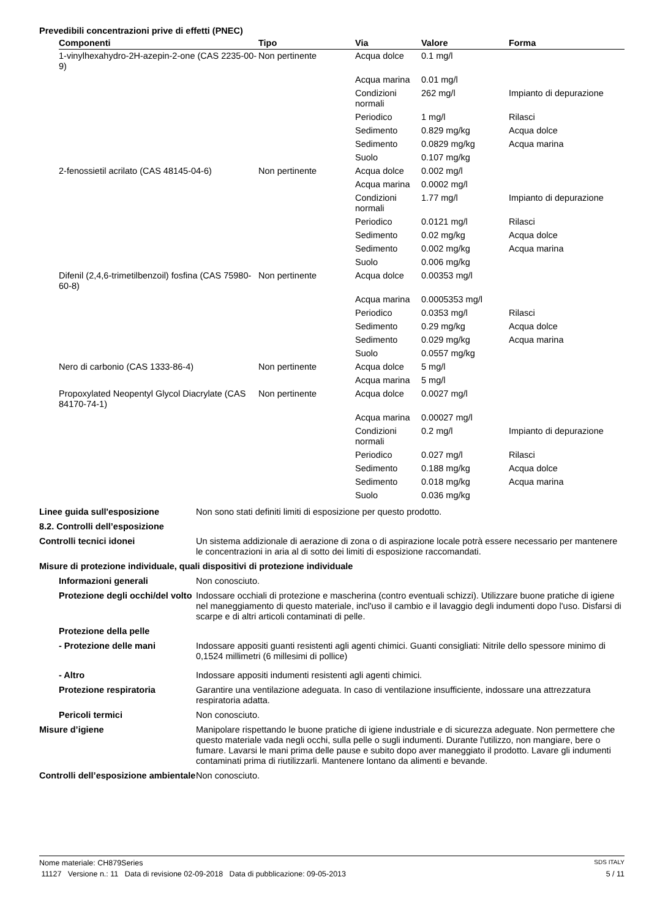Prevedibili concentrazioni prive di effetti (PNEC)
| Componenti | Tipo | Via | Valore | Forma |
| --- | --- | --- | --- | --- |
| 1-vinylhexahydro-2H-azepin-2-one (CAS 2235-00-9) | Non pertinente | Acqua dolce | 0.1 mg/l | |
| | | Acqua marina | 0.01 mg/l | |
| | | Condizioni normali | 262 mg/l | Impianto di depurazione |
| | | Periodico | 1 mg/l | Rilasci |
| | | Sedimento | 0.829 mg/kg | Acqua dolce |
| | | Sedimento | 0.0829 mg/kg | Acqua marina |
| | | Suolo | 0.107 mg/kg | |
| 2-fenossietil acrilato (CAS 48145-04-6) | Non pertinente | Acqua dolce | 0.002 mg/l | |
| | | Acqua marina | 0.0002 mg/l | |
| | | Condizioni normali | 1.77 mg/l | Impianto di depurazione |
| | | Periodico | 0.0121 mg/l | Rilasci |
| | | Sedimento | 0.02 mg/kg | Acqua dolce |
| | | Sedimento | 0.002 mg/kg | Acqua marina |
| | | Suolo | 0.006 mg/kg | |
| Difenil (2,4,6-trimetilbenzoil) fosfina (CAS 75980-60-8) | Non pertinente | Acqua dolce | 0.00353 mg/l | |
| | | Acqua marina | 0.0005353 mg/l | |
| | | Periodico | 0.0353 mg/l | Rilasci |
| | | Sedimento | 0.29 mg/kg | Acqua dolce |
| | | Sedimento | 0.029 mg/kg | Acqua marina |
| | | Suolo | 0.0557 mg/kg | |
| Nero di carbonio (CAS 1333-86-4) | Non pertinente | Acqua dolce | 5 mg/l | |
| | | Acqua marina | 5 mg/l | |
| Propoxylated Neopentyl Glycol Diacrylate (CAS 84170-74-1) | Non pertinente | Acqua dolce | 0.0027 mg/l | |
| | | Acqua marina | 0.00027 mg/l | |
| | | Condizioni normali | 0.2 mg/l | Impianto di depurazione |
| | | Periodico | 0.027 mg/l | Rilasci |
| | | Sedimento | 0.188 mg/kg | Acqua dolce |
| | | Sedimento | 0.018 mg/kg | Acqua marina |
| | | Suolo | 0.036 mg/kg | |
Linee guida sull'esposizione Non sono stati definiti limiti di esposizione per questo prodotto.
8.2. Controlli dell’esposizione
Controlli tecnici idonei Un sistema addizionale di aerazione di zona o di aspirazione locale potrà essere necessario per mantenere le concentrazioni in aria al di sotto dei limiti di esposizione raccomandati.
Misure di protezione individuale, quali dispositivi di protezione individuale
Informazioni generali Non conosciuto.
Protezione degli occhi/del volto
Indossare occhiali di protezione e mascherina (contro eventuali schizzi). Utilizzare buone pratiche di igiene nel maneggiamento di questo materiale, incl'uso il cambio e il lavaggio degli indumenti dopo l'uso. Disfarsi di scarpe e di altri articoli contaminati di pelle.
Protezione della pelle
- Protezione delle mani Indossare appositi guanti resistenti agli agenti chimici. Guanti consigliati: Nitrile dello spessore minimo di 0,1524 millimetri (6 millesimi di pollice)
- Altro Indossare appositi indumenti resistenti agli agenti chimici.
Protezione respiratoria Garantire una ventilazione adeguata. In caso di ventilazione insufficiente, indossare una attrezzatura respiratoria adatta.
Pericoli termici Non conosciuto.
Misure d’igiene Manipolare rispettando le buone pratiche di igiene industriale e di sicurezza adeguate. Non permettere che questo materiale vada negli occhi, sulla pelle o sugli indumenti. Durante l'utilizzo, non mangiare, bere o fumare. Lavarsi le mani prima delle pause e subito dopo aver maneggiato il prodotto. Lavare gli indumenti contaminati prima di riutilizzarli. Mantenere lontano da alimenti e bevande.
Controlli dell’esposizione ambientale
Non conosciuto.
Nome materiale: CH879Series SDS ITALY
11127 Versione n.: 11 Data di revisione 02-09-2018 Data di pubblicazione: 09-05-2013 5 / 11